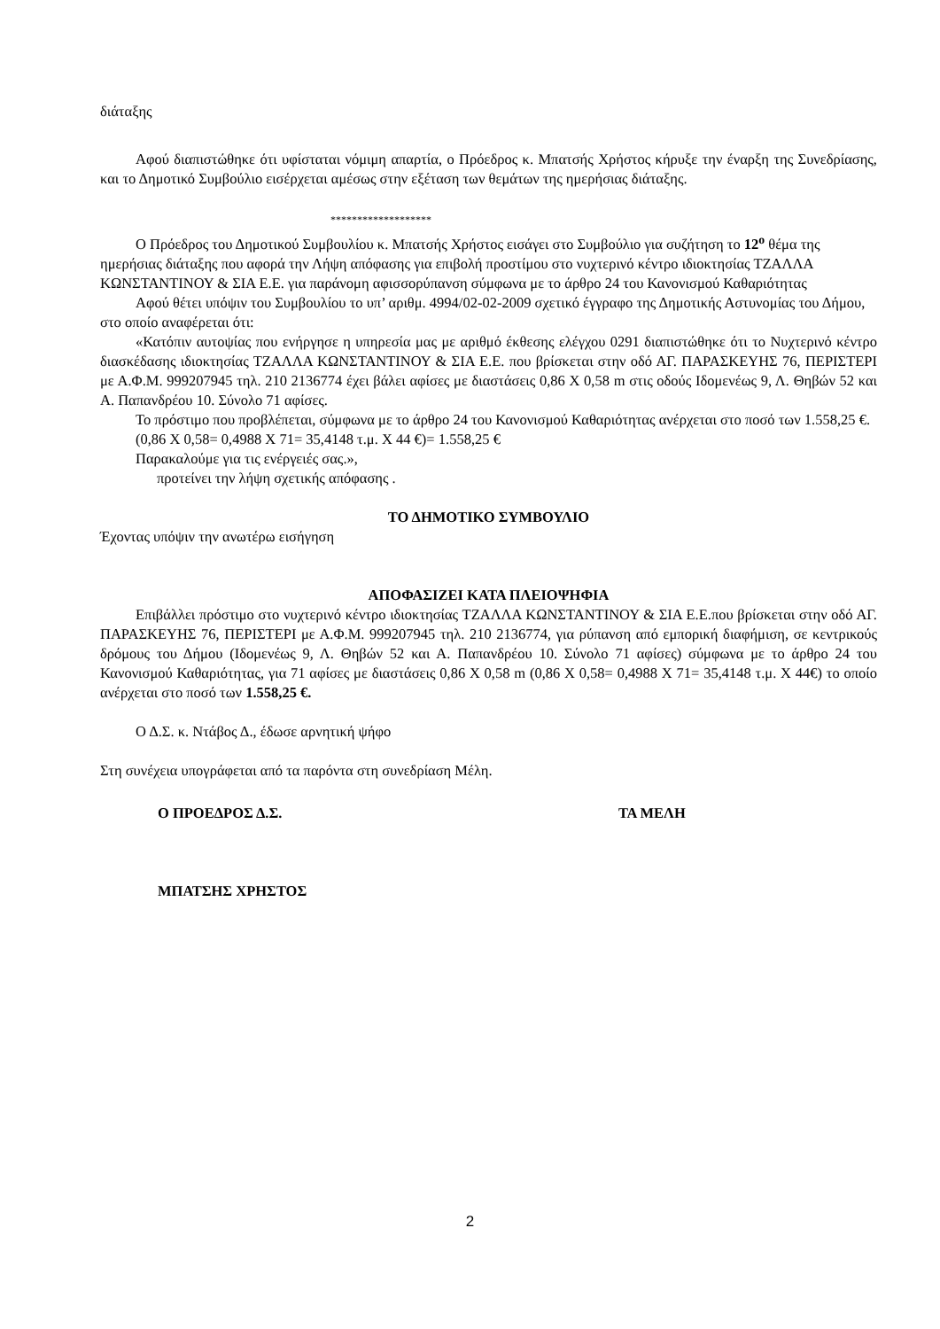διάταξης
Αφού διαπιστώθηκε ότι υφίσταται νόμιμη απαρτία, ο Πρόεδρος κ. Μπατσής Χρήστος κήρυξε την έναρξη της Συνεδρίασης, και το Δημοτικό Συμβούλιο εισέρχεται αμέσως στην εξέταση των θεμάτων της ημερήσιας διάταξης.
*******************
Ο Πρόεδρος του Δημοτικού Συμβουλίου κ. Μπατσής Χρήστος εισάγει στο Συμβούλιο για συζήτηση το 12<sup>ο</sup> θέμα της ημερήσιας διάταξης που αφορά την Λήψη απόφασης για επιβολή προστίμου στο νυχτερινό κέντρο ιδιοκτησίας ΤΖΑΛΛΑ ΚΩΝΣΤΑΝΤΙΝΟΥ & ΣΙΑ Ε.Ε. για παράνομη αφισσορύπανση σύμφωνα με το άρθρο 24 του Κανονισμού Καθαριότητας
Αφού θέτει υπόψιν του Συμβουλίου το υπ’ αριθμ. 4994/02-02-2009 σχετικό έγγραφο της Δημοτικής Αστυνομίας του Δήμου, στο οποίο αναφέρεται ότι:
«Κατόπιν αυτοψίας που ενήργησε η υπηρεσία μας με αριθμό έκθεσης ελέγχου 0291 διαπιστώθηκε ότι το Νυχτερινό κέντρο διασκέδασης ιδιοκτησίας ΤΖΑΛΛΑ ΚΩΝΣΤΑΝΤΙΝΟΥ & ΣΙΑ Ε.Ε. που βρίσκεται στην οδό ΑΓ. ΠΑΡΑΣΚΕΥΗΣ 76, ΠΕΡΙΣΤΕΡΙ με Α.Φ.Μ. 999207945 τηλ. 210 2136774 έχει βάλει αφίσες με διαστάσεις 0,86 Χ 0,58 m στις οδούς Ιδομενέως 9, Λ. Θηβών 52 και Α. Παπανδρέου 10. Σύνολο 71 αφίσες.
Το πρόστιμο που προβλέπεται, σύμφωνα με το άρθρο 24 του Κανονισμού Καθαριότητας ανέρχεται στο ποσό των 1.558,25 €.
(0,86 Χ 0,58= 0,4988 Χ 71= 35,4148 τ.μ. Χ 44 €)= 1.558,25 €
Παρακαλούμε για τις ενέργειές σας.»,
προτείνει την λήψη σχετικής απόφασης .
ΤΟ ΔΗΜΟΤΙΚΟ ΣΥΜΒΟΥΛΙΟ
Έχοντας υπόψιν την ανωτέρω εισήγηση
ΑΠΟΦΑΣΙΖΕΙ ΚΑΤΑ ΠΛΕΙΟΨΗΦΙΑ
Επιβάλλει πρόστιμο στο νυχτερινό κέντρο ιδιοκτησίας ΤΖΑΛΛΑ ΚΩΝΣΤΑΝΤΙΝΟΥ & ΣΙΑ Ε.Ε.που βρίσκεται στην οδό ΑΓ. ΠΑΡΑΣΚΕΥΗΣ 76, ΠΕΡΙΣΤΕΡΙ με Α.Φ.Μ. 999207945 τηλ. 210 2136774, για ρύπανση από εμπορική διαφήμιση, σε κεντρικούς δρόμους του Δήμου (Ιδομενέως 9, Λ. Θηβών 52 και Α. Παπανδρέου 10. Σύνολο 71 αφίσες) σύμφωνα με το άρθρο 24 του Κανονισμού Καθαριότητας, για 71 αφίσες με διαστάσεις 0,86 Χ 0,58 m (0,86 Χ 0,58= 0,4988 Χ 71= 35,4148 τ.μ. Χ 44€) το οποίο ανέρχεται στο ποσό των 1.558,25 €.
Ο Δ.Σ. κ. Ντάβος Δ., έδωσε αρνητική ψήφο
Στη συνέχεια υπογράφεται από τα παρόντα στη συνεδρίαση Μέλη.
Ο ΠΡΟΕΔΡΟΣ Δ.Σ. ΤΑ ΜΕΛΗ
ΜΠΑΤΣΗΣ ΧΡΗΣΤΟΣ
2